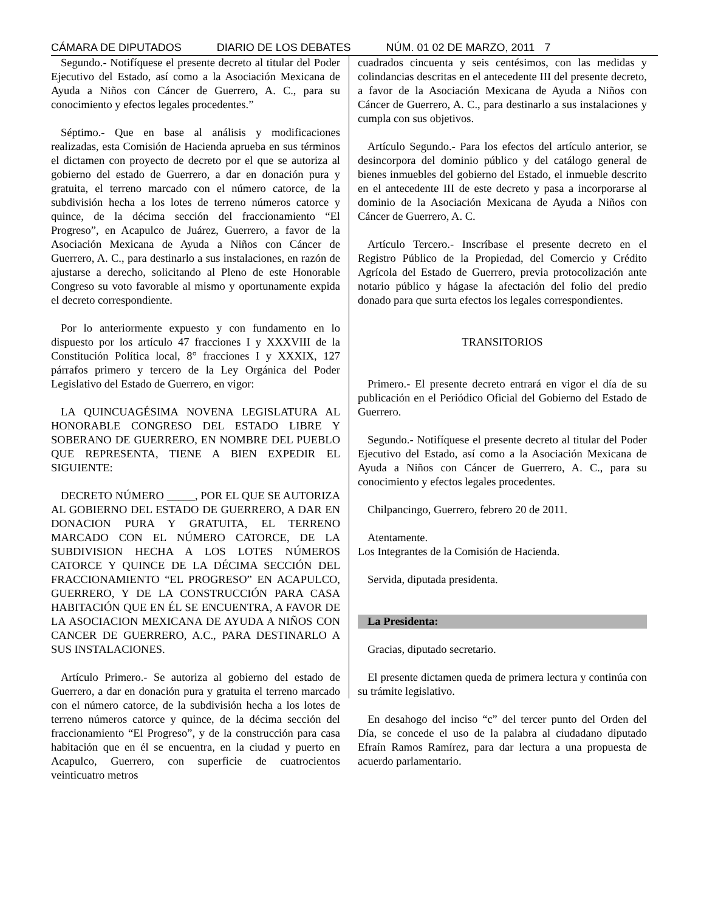CÁMARA DE DIPUTADOS DIARIO DE LOS DEBATES NÚM. 01 02 DE MARZO, 2011 7
Segundo.- Notifíquese el presente decreto al titular del Poder Ejecutivo del Estado, así como a la Asociación Mexicana de Ayuda a Niños con Cáncer de Guerrero, A. C., para su conocimiento y efectos legales procedentes.”
Séptimo.- Que en base al análisis y modificaciones realizadas, esta Comisión de Hacienda aprueba en sus términos el dictamen con proyecto de decreto por el que se autoriza al gobierno del estado de Guerrero, a dar en donación pura y gratuita, el terreno marcado con el número catorce, de la subdivisión hecha a los lotes de terreno números catorce y quince, de la décima sección del fraccionamiento “El Progreso”, en Acapulco de Juárez, Guerrero, a favor de la Asociación Mexicana de Ayuda a Niños con Cáncer de Guerrero, A. C., para destinarlo a sus instalaciones, en razón de ajustarse a derecho, solicitando al Pleno de este Honorable Congreso su voto favorable al mismo y oportunamente expida el decreto correspondiente.
Por lo anteriormente expuesto y con fundamento en lo dispuesto por los artículo 47 fracciones I y XXXVIII de la Constitución Política local, 8° fracciones I y XXXIX, 127 párrafos primero y tercero de la Ley Orgánica del Poder Legislativo del Estado de Guerrero, en vigor:
LA QUINCUAGÉSIMA NOVENA LEGISLATURA AL HONORABLE CONGRESO DEL ESTADO LIBRE Y SOBERANO DE GUERRERO, EN NOMBRE DEL PUEBLO QUE REPRESENTA, TIENE A BIEN EXPEDIR EL SIGUIENTE:
DECRETO NÚMERO _____, POR EL QUE SE AUTORIZA AL GOBIERNO DEL ESTADO DE GUERRERO, A DAR EN DONACION PURA Y GRATUITA, EL TERRENO MARCADO CON EL NÚMERO CATORCE, DE LA SUBDIVISION HECHA A LOS LOTES NÚMEROS CATORCE Y QUINCE DE LA DÉCIMA SECCIÓN DEL FRACCIONAMIENTO “EL PROGRESO” EN ACAPULCO, GUERRERO, Y DE LA CONSTRUCCIÓN PARA CASA HABITACIÓN QUE EN ÉL SE ENCUENTRA, A FAVOR DE LA ASOCIACION MEXICANA DE AYUDA A NIÑOS CON CANCER DE GUERRERO, A.C., PARA DESTINARLO A SUS INSTALACIONES.
Artículo Primero.- Se autoriza al gobierno del estado de Guerrero, a dar en donación pura y gratuita el terreno marcado con el número catorce, de la subdivisión hecha a los lotes de terreno números catorce y quince, de la décima sección del fraccionamiento “El Progreso”, y de la construcción para casa habitación que en él se encuentra, en la ciudad y puerto en Acapulco, Guerrero, con superficie de cuatrocientos veinticuatro metros
cuadrados cincuenta y seis centésimos, con las medidas y colindancias descritas en el antecedente III del presente decreto, a favor de la Asociación Mexicana de Ayuda a Niños con Cáncer de Guerrero, A. C., para destinarlo a sus instalaciones y cumpla con sus objetivos.
Artículo Segundo.- Para los efectos del artículo anterior, se desincorpora del dominio público y del catálogo general de bienes inmuebles del gobierno del Estado, el inmueble descrito en el antecedente III de este decreto y pasa a incorporarse al dominio de la Asociación Mexicana de Ayuda a Niños con Cáncer de Guerrero, A. C.
Artículo Tercero.- Inscríbase el presente decreto en el Registro Público de la Propiedad, del Comercio y Crédito Agrícola del Estado de Guerrero, previa protocolización ante notario público y hágase la afectación del folio del predio donado para que surta efectos los legales correspondientes.
TRANSITORIOS
Primero.- El presente decreto entrará en vigor el día de su publicación en el Periódico Oficial del Gobierno del Estado de Guerrero.
Segundo.- Notifíquese el presente decreto al titular del Poder Ejecutivo del Estado, así como a la Asociación Mexicana de Ayuda a Niños con Cáncer de Guerrero, A. C., para su conocimiento y efectos legales procedentes.
Chilpancingo, Guerrero, febrero 20 de 2011.
Atentamente.
Los Integrantes de la Comisión de Hacienda.
Servida, diputada presidenta.
La Presidenta:
Gracias, diputado secretario.
El presente dictamen queda de primera lectura y continúa con su trámite legislativo.
En desahogo del inciso “c” del tercer punto del Orden del Día, se concede el uso de la palabra al ciudadano diputado Efraín Ramos Ramírez, para dar lectura a una propuesta de acuerdo parlamentario.